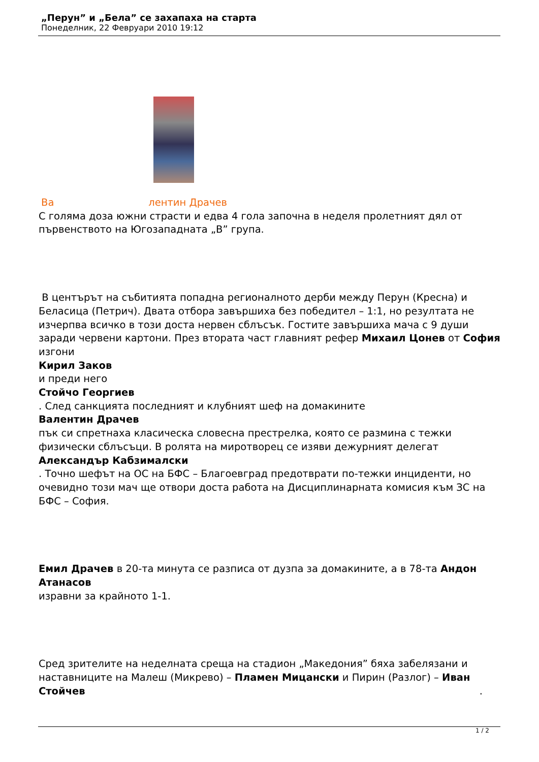„Перун” и „Бела” се захапаха на старта
Понеделник, 22 Февруари 2010 19:12
Ва лентин Драчев
С голяма доза южни страсти и едва 4 гола започна в неделя пролетният дял от първенството на Югозападната „В” група.
В центърът на събитията попадна регионалното дерби между Перун (Кресна) и Беласица (Петрич). Двата отбора завършиха без победител – 1:1, но резултата не изчерпва всичко в този доста нервен сблъсък. Гостите завършиха мача с 9 души заради червени картони. През втората част главният рефер Михаил Цонев от София изгони
Кирил Заков
и преди него
Стойчо Георгиев
. След санкцията последният и клубният шеф на домакините
Валентин Драчев
пък си спретнаха класическа словесна престрелка, която се размина с тежки физически сблъсъци. В ролята на миротворец се изяви дежурният делегат
Александър Кабзималски
. Точно шефът на ОС на БФС – Благоевград предотврати по-тежки инциденти, но очевидно този мач ще отвори доста работа на Дисциплинарната комисия към ЗС на БФС – София.
Емил Драчев в 20-та минута се разписа от дузпа за домакините, а в 78-та Андон Атанасов
изравни за крайното 1-1.
Сред зрителите на неделната среща на стадион „Македония” бяха забелязани и наставниците на Малеш (Микрево) – Пламен Мицански и Пирин (Разлог) – Иван Стойчев .
1 / 2